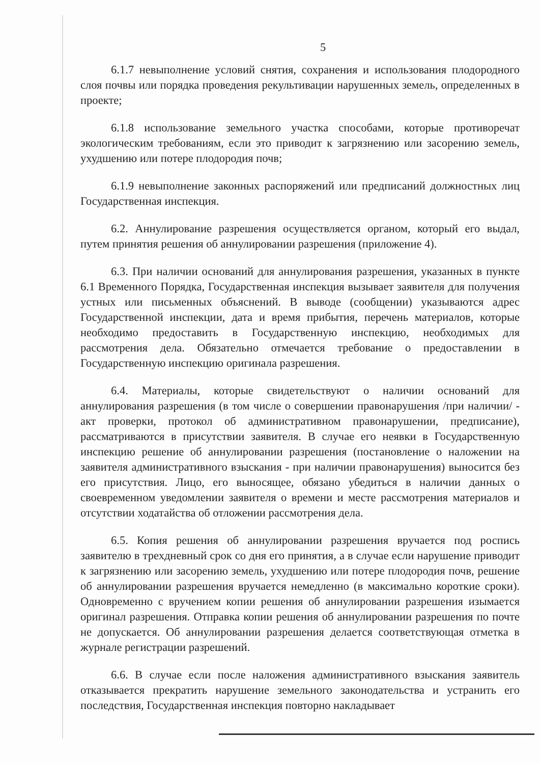5
6.1.7 невыполнение условий снятия, сохранения и использования плодородного слоя почвы или порядка проведения рекультивации нарушенных земель, определенных в проекте;
6.1.8 использование земельного участка способами, которые противоречат экологическим требованиям, если это приводит к загрязнению или засорению земель, ухудшению или потере плодородия почв;
6.1.9 невыполнение законных распоряжений или предписаний должностных лиц Государственная инспекция.
6.2. Аннулирование разрешения осуществляется органом, который его выдал, путем принятия решения об аннулировании разрешения (приложение 4).
6.3. При наличии оснований для аннулирования разрешения, указанных в пункте 6.1 Временного Порядка, Государственная инспекция вызывает заявителя для получения устных или письменных объяснений. В выводе (сообщении) указываются адрес Государственной инспекции, дата и время прибытия, перечень материалов, которые необходимо предоставить в Государственную инспекцию, необходимых для рассмотрения дела. Обязательно отмечается требование о предоставлении в Государственную инспекцию оригинала разрешения.
6.4. Материалы, которые свидетельствуют о наличии оснований для аннулирования разрешения (в том числе о совершении правонарушения /при наличии/ - акт проверки, протокол об административном правонарушении, предписание), рассматриваются в присутствии заявителя. В случае его неявки в Государственную инспекцию решение об аннулировании разрешения (постановление о наложении на заявителя административного взыскания - при наличии правонарушения) выносится без его присутствия. Лицо, его выносящее, обязано убедиться в наличии данных о своевременном уведомлении заявителя о времени и месте рассмотрения материалов и отсутствии ходатайства об отложении рассмотрения дела.
6.5. Копия решения об аннулировании разрешения вручается под роспись заявителю в трехдневный срок со дня его принятия, а в случае если нарушение приводит к загрязнению или засорению земель, ухудшению или потере плодородия почв, решение об аннулировании разрешения вручается немедленно (в максимально короткие сроки). Одновременно с вручением копии решения об аннулировании разрешения изымается оригинал разрешения. Отправка копии решения об аннулировании разрешения по почте не допускается. Об аннулировании разрешения делается соответствующая отметка в журнале регистрации разрешений.
6.6. В случае если после наложения административного взыскания заявитель отказывается прекратить нарушение земельного законодательства и устранить его последствия, Государственная инспекция повторно накладывает